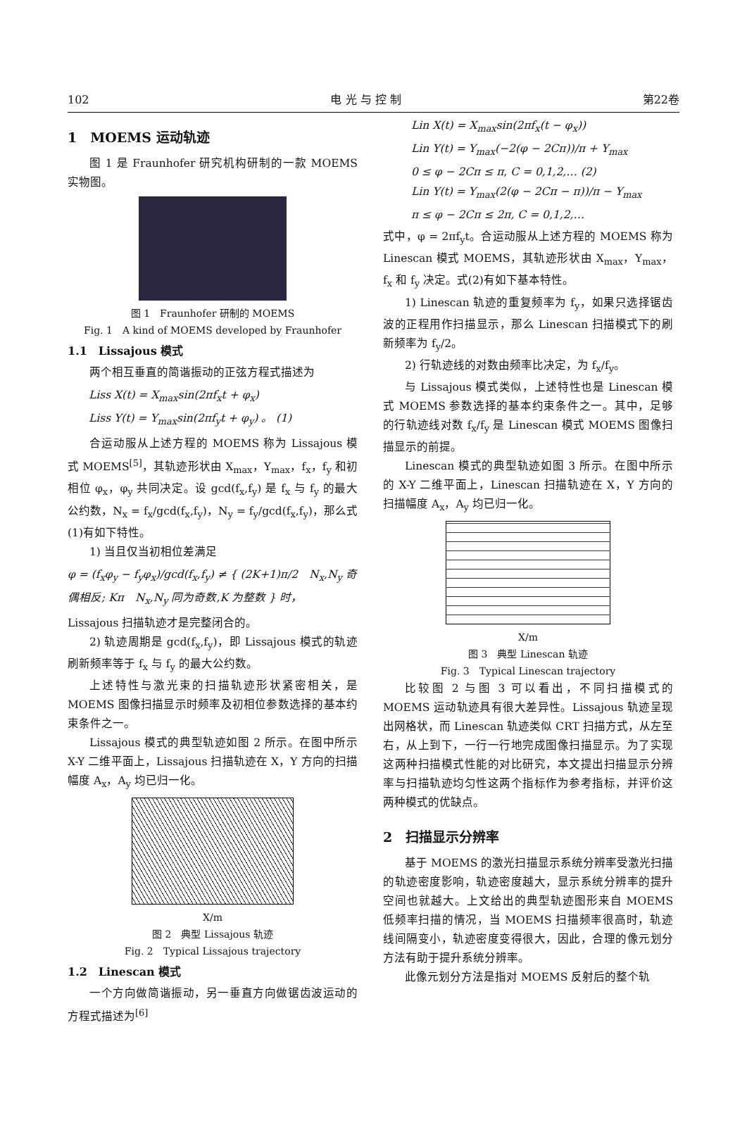102 电 光 与 控 制 第22卷
1　MOEMS 运动轨迹
图 1 是 Fraunhofer 研究机构研制的一款 MOEMS 实物图。
图 1　Fraunhofer 研制的 MOEMS
Fig. 1　A kind of MOEMS developed by Fraunhofer
1.1　Lissajous 模式
两个相互垂直的简谐振动的正弦方程式描述为
Liss X(t) = X<sub>max</sub>sin(2πf<sub>x</sub>t + φ<sub>x</sub>)
Liss Y(t) = Y<sub>max</sub>sin(2πf<sub>y</sub>t + φ<sub>y</sub>) 。 (1)
合运动服从上述方程的 MOEMS 称为 Lissajous 模式 MOEMS<sup>[5]</sup>，其轨迹形状由 X<sub>max</sub>，Y<sub>max</sub>，f<sub>x</sub>，f<sub>y</sub> 和初相位 φ<sub>x</sub>，φ<sub>y</sub> 共同决定。设 gcd(f<sub>x</sub>,f<sub>y</sub>) 是 f<sub>x</sub> 与 f<sub>y</sub> 的最大公约数，N<sub>x</sub> = f<sub>x</sub>/gcd(f<sub>x</sub>,f<sub>y</sub>)，N<sub>y</sub> = f<sub>y</sub>/gcd(f<sub>x</sub>,f<sub>y</sub>)，那么式(1)有如下特性。
1) 当且仅当初相位差满足
φ = (f<sub>x</sub>φ<sub>y</sub> − f<sub>y</sub>φ<sub>x</sub>)/gcd(f<sub>x</sub>,f<sub>y</sub>) ≠ { (2K+1)π/2　N<sub>x</sub>,N<sub>y</sub> 奇偶相反; Kπ　N<sub>x</sub>,N<sub>y</sub> 同为奇数,K 为整数 } 时，
Lissajous 扫描轨迹才是完整闭合的。
2) 轨迹周期是 gcd(f<sub>x</sub>,f<sub>y</sub>)，即 Lissajous 模式的轨迹刷新频率等于 f<sub>x</sub> 与 f<sub>y</sub> 的最大公约数。
上述特性与激光束的扫描轨迹形状紧密相关，是 MOEMS 图像扫描显示时频率及初相位参数选择的基本约束条件之一。
Lissajous 模式的典型轨迹如图 2 所示。在图中所示 X-Y 二维平面上，Lissajous 扫描轨迹在 X，Y 方向的扫描幅度 A<sub>x</sub>，A<sub>y</sub> 均已归一化。
X/m
图 2　典型 Lissajous 轨迹
Fig. 2　Typical Lissajous trajectory
1.2　Linescan 模式
一个方向做简谐振动，另一垂直方向做锯齿波运动的方程式描述为<sup>[6]</sup>
Lin X(t) = X<sub>max</sub>sin(2πf<sub>x</sub>(t − φ<sub>x</sub>))
Lin Y(t) = Y<sub>max</sub>(−2(φ − 2Cπ))/π + Y<sub>max</sub>
0 ≤ φ − 2Cπ ≤ π, C = 0,1,2,… (2)
Lin Y(t) = Y<sub>max</sub>(2(φ − 2Cπ − π))/π − Y<sub>max</sub>
π ≤ φ − 2Cπ ≤ 2π, C = 0,1,2,…
式中，φ = 2πf<sub>y</sub>t。合运动服从上述方程的 MOEMS 称为 Linescan 模式 MOEMS，其轨迹形状由 X<sub>max</sub>，Y<sub>max</sub>，f<sub>x</sub> 和 f<sub>y</sub> 决定。式(2)有如下基本特性。
1) Linescan 轨迹的重复频率为 f<sub>y</sub>，如果只选择锯齿波的正程用作扫描显示，那么 Linescan 扫描模式下的刷新频率为 f<sub>y</sub>/2。
2) 行轨迹线的对数由频率比决定，为 f<sub>x</sub>/f<sub>y</sub>。
与 Lissajous 模式类似，上述特性也是 Linescan 模式 MOEMS 参数选择的基本约束条件之一。其中，足够的行轨迹线对数 f<sub>x</sub>/f<sub>y</sub> 是 Linescan 模式 MOEMS 图像扫描显示的前提。
Linescan 模式的典型轨迹如图 3 所示。在图中所示的 X-Y 二维平面上，Linescan 扫描轨迹在 X，Y 方向的扫描幅度 A<sub>x</sub>，A<sub>y</sub> 均已归一化。
X/m
图 3　典型 Linescan 轨迹
Fig. 3　Typical Linescan trajectory
比较图 2 与图 3 可以看出，不同扫描模式的 MOEMS 运动轨迹具有很大差异性。Lissajous 轨迹呈现出网格状，而 Linescan 轨迹类似 CRT 扫描方式，从左至右，从上到下，一行一行地完成图像扫描显示。为了实现这两种扫描模式性能的对比研究，本文提出扫描显示分辨率与扫描轨迹均匀性这两个指标作为参考指标，并评价这两种模式的优缺点。
2　扫描显示分辨率
基于 MOEMS 的激光扫描显示系统分辨率受激光扫描的轨迹密度影响，轨迹密度越大，显示系统分辨率的提升空间也就越大。上文给出的典型轨迹图形来自 MOEMS 低频率扫描的情况，当 MOEMS 扫描频率很高时，轨迹线间隔变小，轨迹密度变得很大，因此，合理的像元划分方法有助于提升系统分辨率。
此像元划分方法是指对 MOEMS 反射后的整个轨